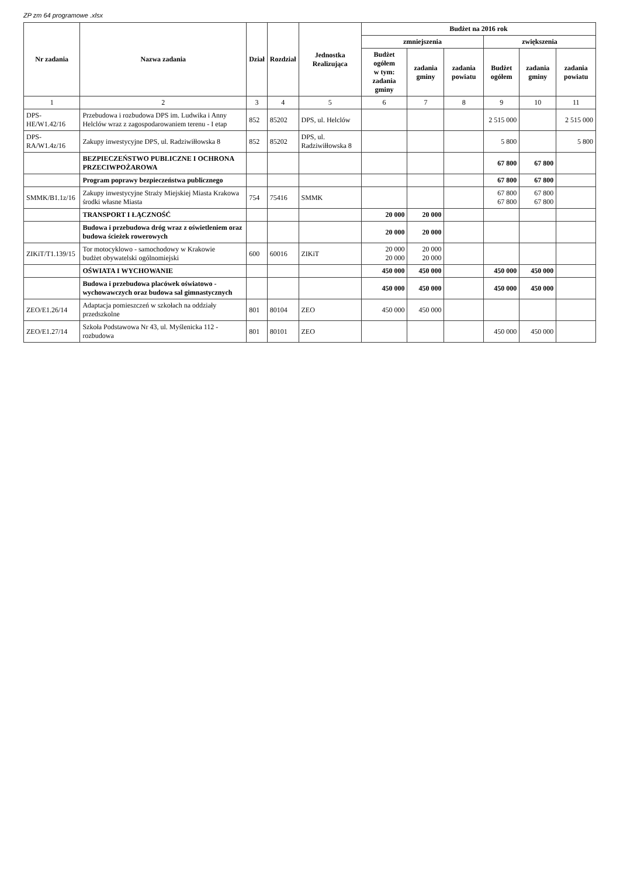ZP zm 64 programowe .xlsx
| Nr zadania | Nazwa zadania | Dział | Rozdział | Jednostka Realizująca | Budżet na 2016 rok | | | | | |
| --- | --- | --- | --- | --- | --- | --- | --- | --- | --- | --- |
| | | | | | zmniejszenia | | | zwiększenia | | |
| | | | | | Budżet ogółem w tym: zadania gminy | zadania gminy | zadania powiatu | Budżet ogółem | zadania gminy | zadania powiatu |
| 1 | 2 | 3 | 4 | 5 | 6 | 7 | 8 | 9 | 10 | 11 |
| DPS-HE/W1.42/16 | Przebudowa i rozbudowa DPS im. Ludwika i Anny Helclów wraz z zagospodarowaniem terenu - I etap | 852 | 85202 | DPS, ul. Helclów | | | | 2 515 000 | | 2 515 000 |
| DPS-RA/W1.4z/16 | Zakupy inwestycyjne DPS, ul. Radziwiłłowska 8 | 852 | 85202 | DPS, ul. Radziwiłłowska 8 | | | | 5 800 | | 5 800 |
| | BEZPIECZEŃSTWO PUBLICZNE I OCHRONA PRZECIWPOŻAROWA | | | | | | | 67 800 | 67 800 | |
| | Program poprawy bezpieczeństwa publicznego | | | | | | | 67 800 | 67 800 | |
| SMMK/B1.1z/16 | Zakupy inwestycyjne Straży Miejskiej Miasta Krakowa środki własne Miasta | 754 | 75416 | SMMK | | | | 67 800 67 800 | 67 800 67 800 | |
| | TRANSPORT I ŁĄCZNOŚĆ | | | | 20 000 | 20 000 | | | | |
| | Budowa i przebudowa dróg wraz z oświetleniem oraz budowa ścieżek rowerowych | | | | 20 000 | 20 000 | | | | |
| ZIKiT/T1.139/15 | Tor motocyklowo - samochodowy w Krakowie budżet obywatelski ogólnomiejski | 600 | 60016 | ZIKiT | 20 000 20 000 | 20 000 20 000 | | | | |
| | OŚWIATA I WYCHOWANIE | | | | 450 000 | 450 000 | | 450 000 | 450 000 | |
| | Budowa i przebudowa placówek oświatowo - wychowawczych oraz budowa sal gimnastycznych | | | | 450 000 | 450 000 | | 450 000 | 450 000 | |
| ZEO/E1.26/14 | Adaptacja pomieszczeń w szkołach na oddziały przedszkolne | 801 | 80104 | ZEO | 450 000 | 450 000 | | | | |
| ZEO/E1.27/14 | Szkoła Podstawowa Nr 43, ul. Myślenicka 112 - rozbudowa | 801 | 80101 | ZEO | | | | 450 000 | 450 000 | |